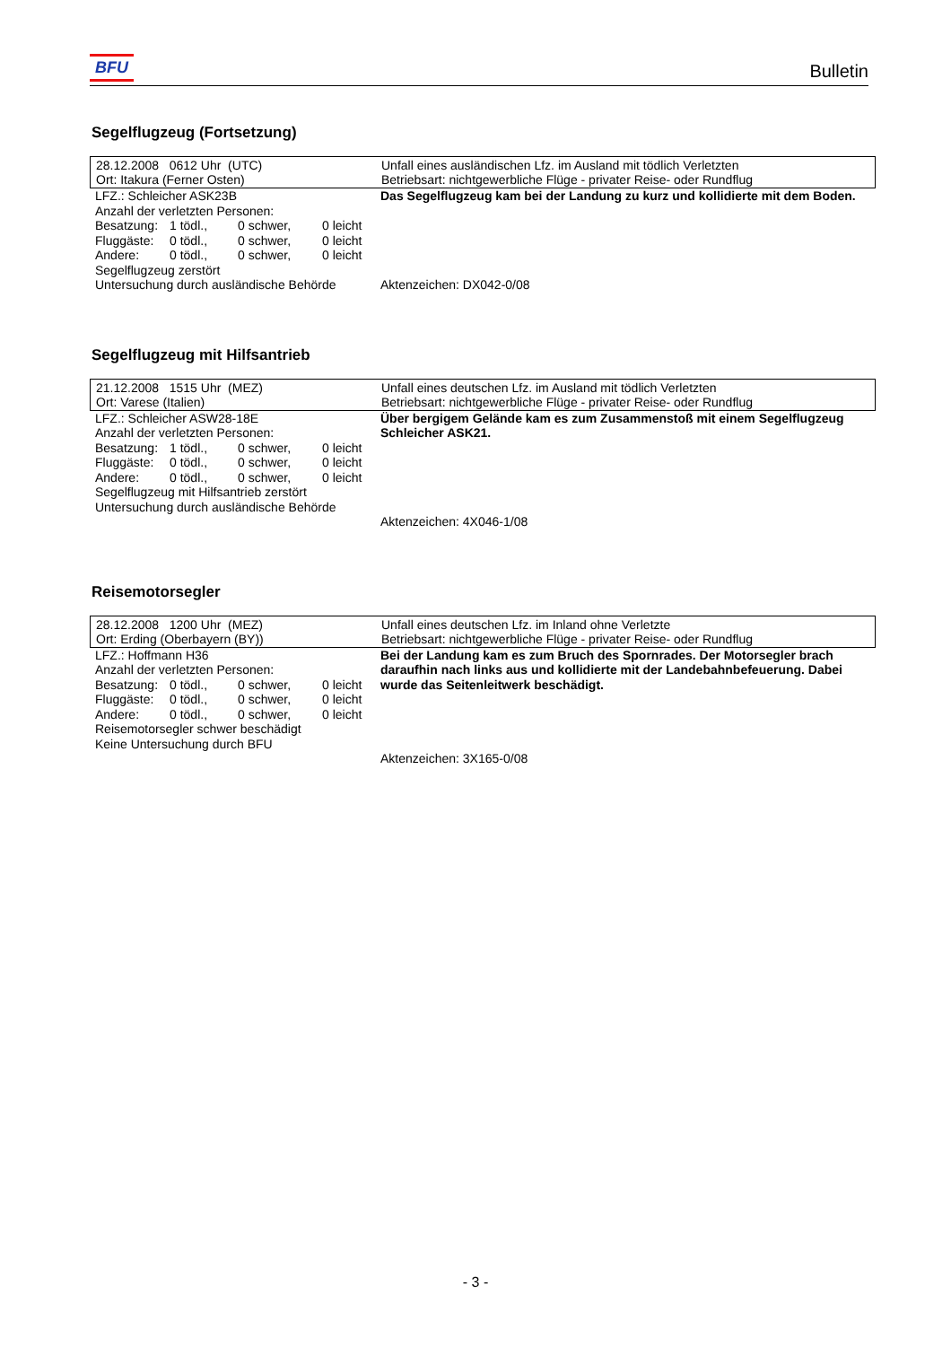BFU Bulletin
Segelflugzeug (Fortsetzung)
28.12.2008 0612 Uhr (UTC)
Ort: Itakura (Ferner Osten)
Unfall eines ausländischen Lfz. im Ausland mit tödlich Verletzten
Betriebsart: nichtgewerbliche Flüge - privater Reise- oder Rundflug
LFZ.: Schleicher ASK23B
Anzahl der verletzten Personen:
Besatzung: 1 tödl., 0 schwer, 0 leicht Fluggäste: 0 tödl., 0 schwer, 0 leicht Andere: 0 tödl., 0 schwer, 0 leicht
Segelflugzeug zerstört
Untersuchung durch ausländische Behörde
Das Segelflugzeug kam bei der Landung zu kurz und kollidierte mit dem Boden.
Aktenzeichen: DX042-0/08
Segelflugzeug mit Hilfsantrieb
21.12.2008 1515 Uhr (MEZ)
Ort: Varese (Italien)
Unfall eines deutschen Lfz. im Ausland mit tödlich Verletzten
Betriebsart: nichtgewerbliche Flüge - privater Reise- oder Rundflug
LFZ.: Schleicher ASW28-18E
Anzahl der verletzten Personen:
Besatzung: 1 tödl., 0 schwer, 0 leicht Fluggäste: 0 tödl., 0 schwer, 0 leicht Andere: 0 tödl., 0 schwer, 0 leicht
Segelflugzeug mit Hilfsantrieb zerstört
Untersuchung durch ausländische Behörde
Über bergigem Gelände kam es zum Zusammenstoß mit einem Segelflugzeug Schleicher ASK21.
Aktenzeichen: 4X046-1/08
Reisemotorsegler
28.12.2008 1200 Uhr (MEZ)
Ort: Erding (Oberbayern (BY))
Unfall eines deutschen Lfz. im Inland ohne Verletzte
Betriebsart: nichtgewerbliche Flüge - privater Reise- oder Rundflug
LFZ.: Hoffmann H36
Anzahl der verletzten Personen:
Besatzung: 0 tödl., 0 schwer, 0 leicht Fluggäste: 0 tödl., 0 schwer, 0 leicht Andere: 0 tödl., 0 schwer, 0 leicht
Reisemotorsegler schwer beschädigt
Keine Untersuchung durch BFU
Bei der Landung kam es zum Bruch des Spornrades. Der Motorsegler brach daraufhin nach links aus und kollidierte mit der Landebahnbefeuerung. Dabei wurde das Seitenleitwerk beschädigt.
Aktenzeichen: 3X165-0/08
- 3 -